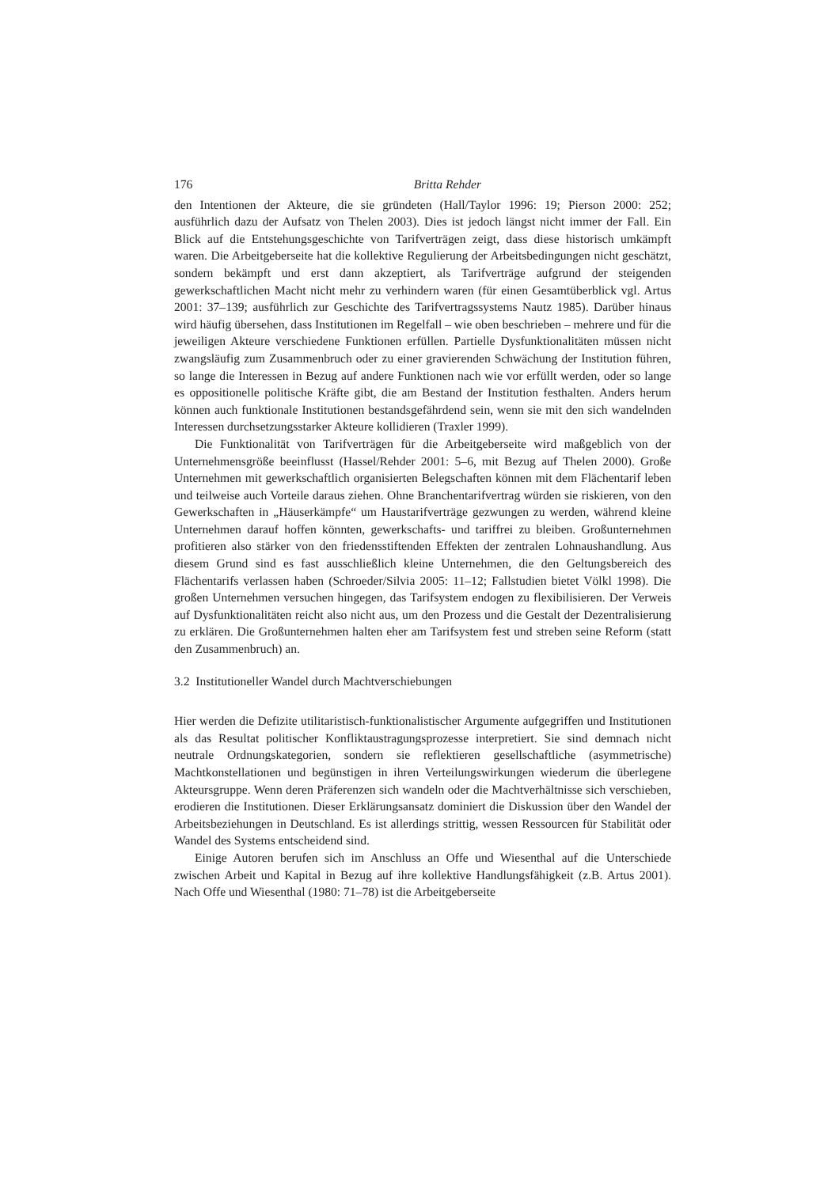176 Britta Rehder
den Intentionen der Akteure, die sie gründeten (Hall/Taylor 1996: 19; Pierson 2000: 252; ausführlich dazu der Aufsatz von Thelen 2003). Dies ist jedoch längst nicht immer der Fall. Ein Blick auf die Entstehungsgeschichte von Tarifverträgen zeigt, dass diese historisch umkämpft waren. Die Arbeitgeberseite hat die kollektive Regulierung der Arbeitsbedingungen nicht geschätzt, sondern bekämpft und erst dann akzeptiert, als Tarifverträge aufgrund der steigenden gewerkschaftlichen Macht nicht mehr zu verhindern waren (für einen Gesamtüberblick vgl. Artus 2001: 37–139; ausführlich zur Geschichte des Tarifvertragssystems Nautz 1985). Darüber hinaus wird häufig übersehen, dass Institutionen im Regelfall – wie oben beschrieben – mehrere und für die jeweiligen Akteure verschiedene Funktionen erfüllen. Partielle Dysfunktionalitäten müssen nicht zwangsläufig zum Zusammenbruch oder zu einer gravierenden Schwächung der Institution führen, so lange die Interessen in Bezug auf andere Funktionen nach wie vor erfüllt werden, oder so lange es oppositionelle politische Kräfte gibt, die am Bestand der Institution festhalten. Anders herum können auch funktionale Institutionen bestandsgefährdend sein, wenn sie mit den sich wandelnden Interessen durchsetzungsstarker Akteure kollidieren (Traxler 1999).
Die Funktionalität von Tarifverträgen für die Arbeitgeberseite wird maßgeblich von der Unternehmensgröße beeinflusst (Hassel/Rehder 2001: 5–6, mit Bezug auf Thelen 2000). Große Unternehmen mit gewerkschaftlich organisierten Belegschaften können mit dem Flächentarif leben und teilweise auch Vorteile daraus ziehen. Ohne Branchentarifvertrag würden sie riskieren, von den Gewerkschaften in „Häuserkämpfe“ um Haustarifverträge gezwungen zu werden, während kleine Unternehmen darauf hoffen könnten, gewerkschafts- und tariffrei zu bleiben. Großunternehmen profitieren also stärker von den friedensstiftenden Effekten der zentralen Lohnaushandlung. Aus diesem Grund sind es fast ausschließlich kleine Unternehmen, die den Geltungsbereich des Flächentarifs verlassen haben (Schroeder/Silvia 2005: 11–12; Fallstudien bietet Völkl 1998). Die großen Unternehmen versuchen hingegen, das Tarifsystem endogen zu flexibilisieren. Der Verweis auf Dysfunktionalitäten reicht also nicht aus, um den Prozess und die Gestalt der Dezentralisierung zu erklären. Die Großunternehmen halten eher am Tarifsystem fest und streben seine Reform (statt den Zusammenbruch) an.
3.2 Institutioneller Wandel durch Machtverschiebungen
Hier werden die Defizite utilitaristisch-funktionalistischer Argumente aufgegriffen und Institutionen als das Resultat politischer Konfliktaustragungsprozesse interpretiert. Sie sind demnach nicht neutrale Ordnungskategorien, sondern sie reflektieren gesellschaftliche (asymmetrische) Machtkonstellationen und begünstigen in ihren Verteilungswirkungen wiederum die überlegene Akteursgruppe. Wenn deren Präferenzen sich wandeln oder die Machtverhältnisse sich verschieben, erodieren die Institutionen. Dieser Erklärungsansatz dominiert die Diskussion über den Wandel der Arbeitsbeziehungen in Deutschland. Es ist allerdings strittig, wessen Ressourcen für Stabilität oder Wandel des Systems entscheidend sind.
Einige Autoren berufen sich im Anschluss an Offe und Wiesenthal auf die Unterschiede zwischen Arbeit und Kapital in Bezug auf ihre kollektive Handlungsfähigkeit (z.B. Artus 2001). Nach Offe und Wiesenthal (1980: 71–78) ist die Arbeitgeberseite